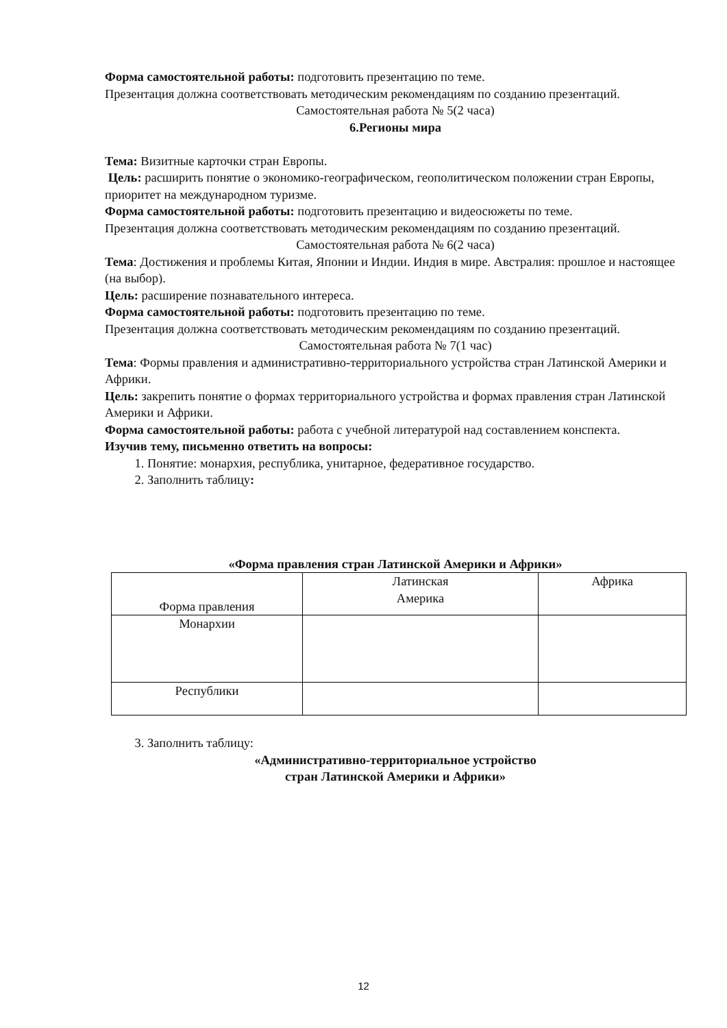Форма самостоятельной работы: подготовить презентацию по теме.
Презентация должна соответствовать методическим рекомендациям по созданию презентаций.
Самостоятельная работа № 5(2 часа)
6.Регионы мира
Тема: Визитные карточки стран Европы.
Цель: расширить понятие о экономико-географическом, геополитическом положении стран Европы, приоритет на международном туризме.
Форма самостоятельной работы: подготовить презентацию и видеосюжеты по теме.
Презентация должна соответствовать методическим рекомендациям по созданию презентаций.
Самостоятельная работа № 6(2 часа)
Тема: Достижения и проблемы Китая, Японии и Индии. Индия в мире. Австралия: прошлое и настоящее (на выбор).
Цель: расширение познавательного интереса.
Форма самостоятельной работы: подготовить презентацию по теме.
Презентация должна соответствовать методическим рекомендациям по созданию презентаций.
Самостоятельная работа № 7(1 час)
Тема: Формы правления и административно-территориального устройства стран Латинской Америки и Африки.
Цель: закрепить понятие о формах территориального устройства и формах правления стран Латинской Америки и Африки.
Форма самостоятельной работы: работа с учебной литературой над составлением конспекта.
Изучив тему, письменно ответить на вопросы:
1. Понятие: монархия, республика, унитарное, федеративное государство.
2. Заполнить таблицу:
«Форма правления стран Латинской Америки и Африки»
| Форма правления | Латинская Америка | Африка |
| Монархии | | |
| Республики | | |
3. Заполнить таблицу:
«Административно-территориальное устройство
стран Латинской Америки и Африки»
12